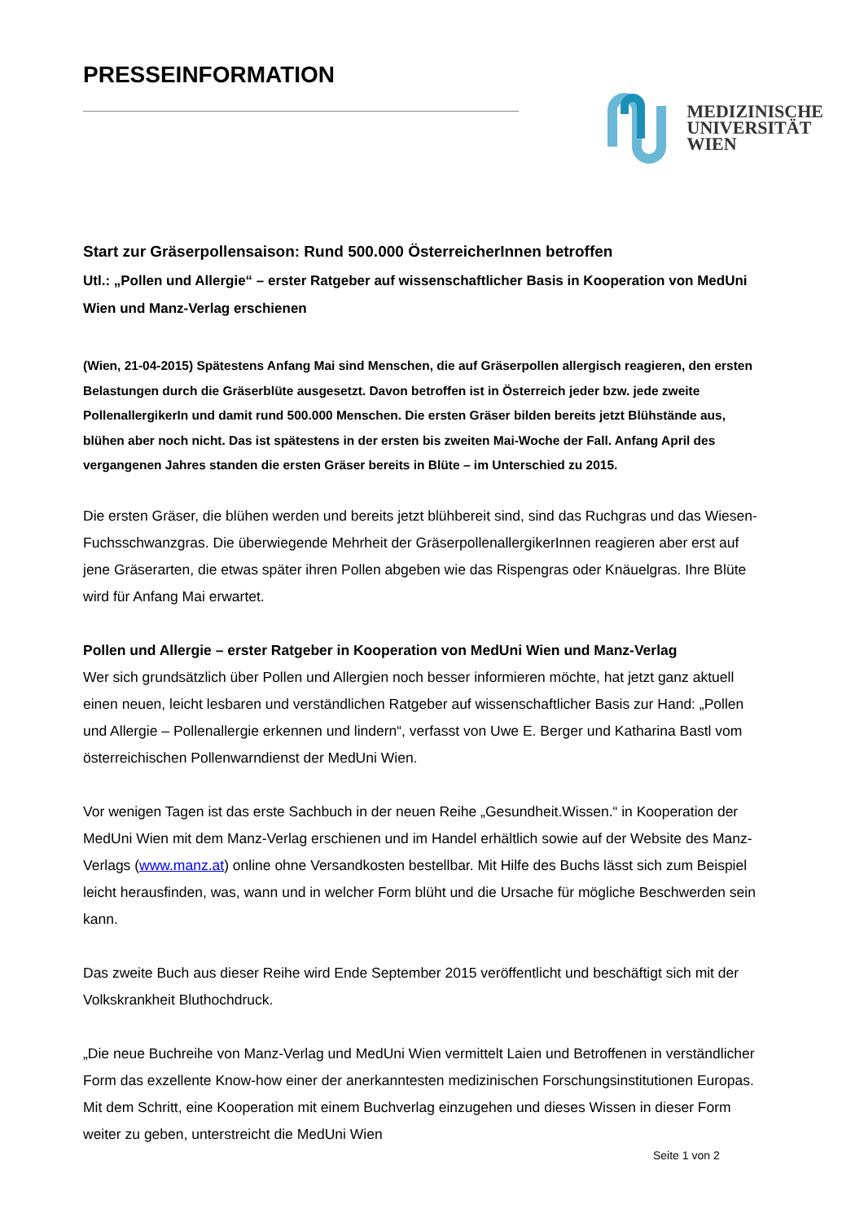PRESSEINFORMATION
MEDIZINISCHE
UNIVERSITÄT
WIEN
Start zur Gräserpollensaison: Rund 500.000 ÖsterreicherInnen betroffen
Utl.: „Pollen und Allergie“ – erster Ratgeber auf wissenschaftlicher Basis in Kooperation von MedUni Wien und Manz-Verlag erschienen
(Wien, 21-04-2015) Spätestens Anfang Mai sind Menschen, die auf Gräserpollen allergisch reagieren, den ersten Belastungen durch die Gräserblüte ausgesetzt. Davon betroffen ist in Österreich jeder bzw. jede zweite PollenallergikerIn und damit rund 500.000 Menschen. Die ersten Gräser bilden bereits jetzt Blühstände aus, blühen aber noch nicht. Das ist spätestens in der ersten bis zweiten Mai-Woche der Fall. Anfang April des vergangenen Jahres standen die ersten Gräser bereits in Blüte – im Unterschied zu 2015.
Die ersten Gräser, die blühen werden und bereits jetzt blühbereit sind, sind das Ruchgras und das Wiesen-Fuchsschwanzgras. Die überwiegende Mehrheit der GräserpollenallergikerInnen reagieren aber erst auf jene Gräserarten, die etwas später ihren Pollen abgeben wie das Rispengras oder Knäuelgras. Ihre Blüte wird für Anfang Mai erwartet.
Pollen und Allergie – erster Ratgeber in Kooperation von MedUni Wien und Manz-Verlag
Wer sich grundsätzlich über Pollen und Allergien noch besser informieren möchte, hat jetzt ganz aktuell einen neuen, leicht lesbaren und verständlichen Ratgeber auf wissenschaftlicher Basis zur Hand: „Pollen und Allergie – Pollenallergie erkennen und lindern“, verfasst von Uwe E. Berger und Katharina Bastl vom österreichischen Pollenwarndienst der MedUni Wien.
Vor wenigen Tagen ist das erste Sachbuch in der neuen Reihe „Gesundheit.Wissen.“ in Kooperation der MedUni Wien mit dem Manz-Verlag erschienen und im Handel erhältlich sowie auf der Website des Manz-Verlags (www.manz.at) online ohne Versandkosten bestellbar. Mit Hilfe des Buchs lässt sich zum Beispiel leicht herausfinden, was, wann und in welcher Form blüht und die Ursache für mögliche Beschwerden sein kann.
Das zweite Buch aus dieser Reihe wird Ende September 2015 veröffentlicht und beschäftigt sich mit der Volkskrankheit Bluthochdruck.
„Die neue Buchreihe von Manz-Verlag und MedUni Wien vermittelt Laien und Betroffenen in verständlicher Form das exzellente Know-how einer der anerkanntesten medizinischen Forschungsinstitutionen Europas. Mit dem Schritt, eine Kooperation mit einem Buchverlag einzugehen und dieses Wissen in dieser Form weiter zu geben, unterstreicht die MedUni Wien
Seite 1 von 2